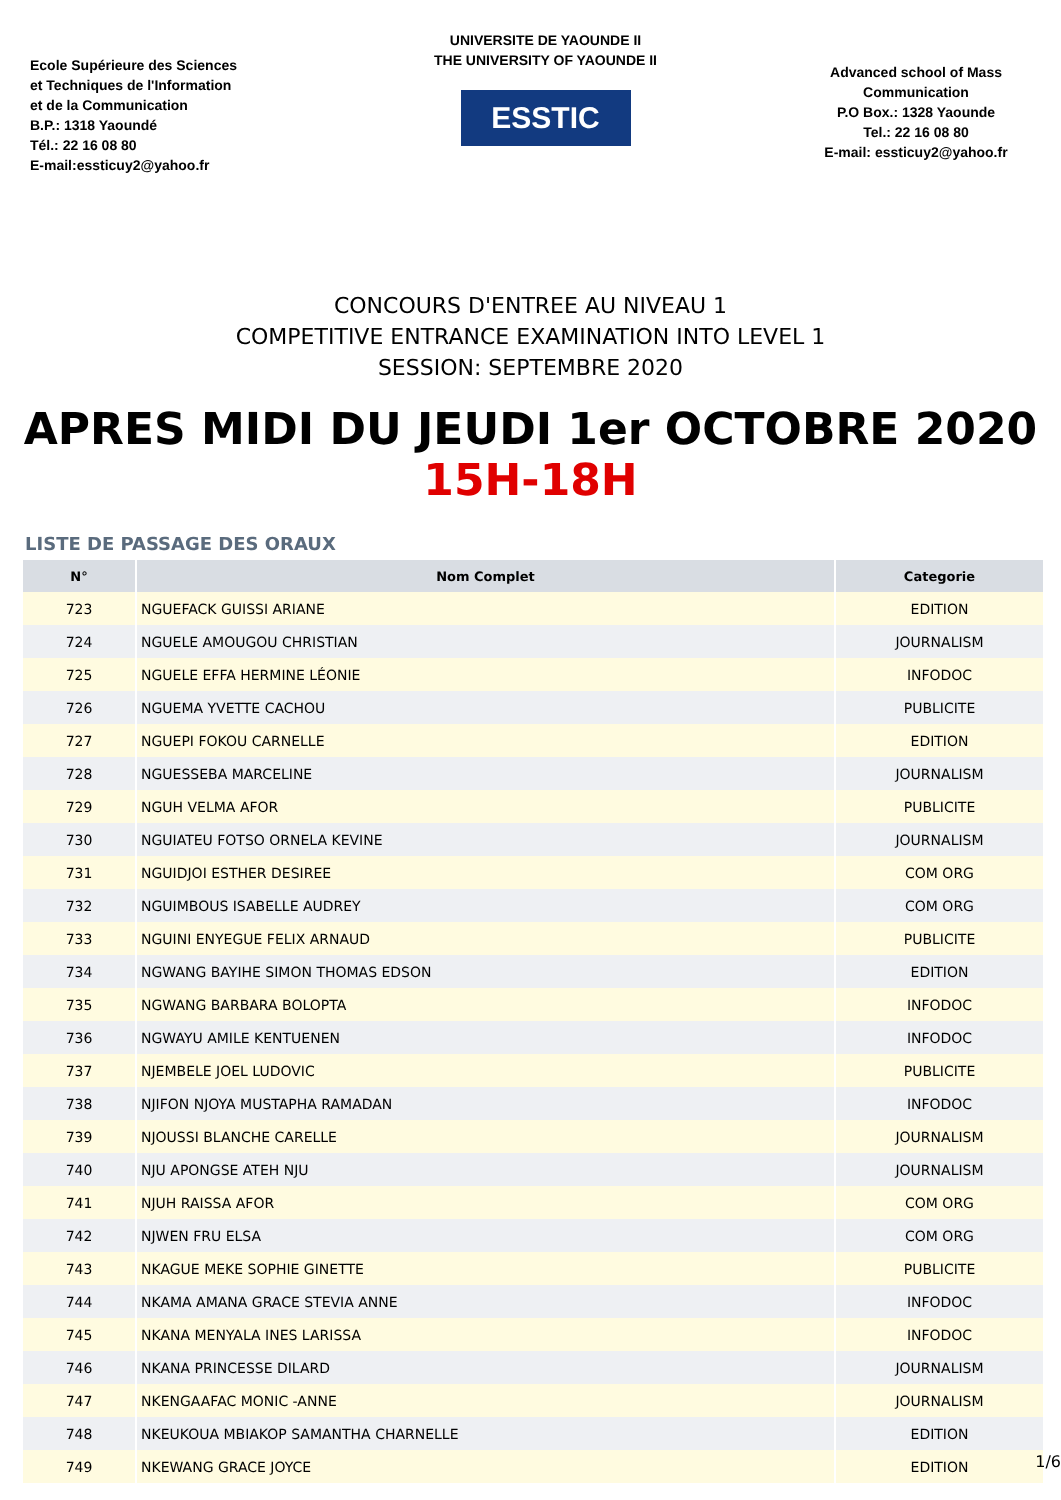Ecole Supérieure des Sciences
et Techniques de l'Information
et de la Communication
B.P.: 1318 Yaoundé
Tél.: 22 16 08 80
E-mail:essticuy2@yahoo.fr
UNIVERSITE DE YAOUNDE II
THE UNIVERSITY OF YAOUNDE II
ESSTIC
Advanced school of Mass Communication
P.O Box.: 1328 Yaounde
Tel.: 22 16 08 80
E-mail: essticuy2@yahoo.fr
CONCOURS D'ENTREE AU NIVEAU 1
COMPETITIVE ENTRANCE EXAMINATION INTO LEVEL 1
SESSION: SEPTEMBRE 2020
APRES MIDI DU JEUDI 1er OCTOBRE 2020
15H-18H
LISTE DE PASSAGE DES ORAUX
| N° | Nom Complet | Categorie |
| --- | --- | --- |
| 723 | NGUEFACK GUISSI ARIANE | EDITION |
| 724 | NGUELE AMOUGOU CHRISTIAN | JOURNALISM |
| 725 | NGUELE EFFA HERMINE LÉONIE | INFODOC |
| 726 | NGUEMA YVETTE CACHOU | PUBLICITE |
| 727 | NGUEPI FOKOU CARNELLE | EDITION |
| 728 | NGUESSEBA MARCELINE | JOURNALISM |
| 729 | NGUH VELMA AFOR | PUBLICITE |
| 730 | NGUIATEU FOTSO ORNELA KEVINE | JOURNALISM |
| 731 | NGUIDJOI ESTHER DESIREE | COM ORG |
| 732 | NGUIMBOUS ISABELLE AUDREY | COM ORG |
| 733 | NGUINI ENYEGUE FELIX ARNAUD | PUBLICITE |
| 734 | NGWANG BAYIHE SIMON THOMAS EDSON | EDITION |
| 735 | NGWANG BARBARA BOLOPTA | INFODOC |
| 736 | NGWAYU AMILE KENTUENEN | INFODOC |
| 737 | NJEMBELE JOEL LUDOVIC | PUBLICITE |
| 738 | NJIFON NJOYA MUSTAPHA RAMADAN | INFODOC |
| 739 | NJOUSSI BLANCHE CARELLE | JOURNALISM |
| 740 | NJU APONGSE ATEH NJU | JOURNALISM |
| 741 | NJUH RAISSA AFOR | COM ORG |
| 742 | NJWEN FRU ELSA | COM ORG |
| 743 | NKAGUE MEKE SOPHIE GINETTE | PUBLICITE |
| 744 | NKAMA AMANA GRACE STEVIA ANNE | INFODOC |
| 745 | NKANA MENYALA INES LARISSA | INFODOC |
| 746 | NKANA PRINCESSE DILARD | JOURNALISM |
| 747 | NKENGAAFAC MONIC -ANNE | JOURNALISM |
| 748 | NKEUKOUA MBIAKOP SAMANTHA CHARNELLE | EDITION |
| 749 | NKEWANG GRACE JOYCE | EDITION |
1/6